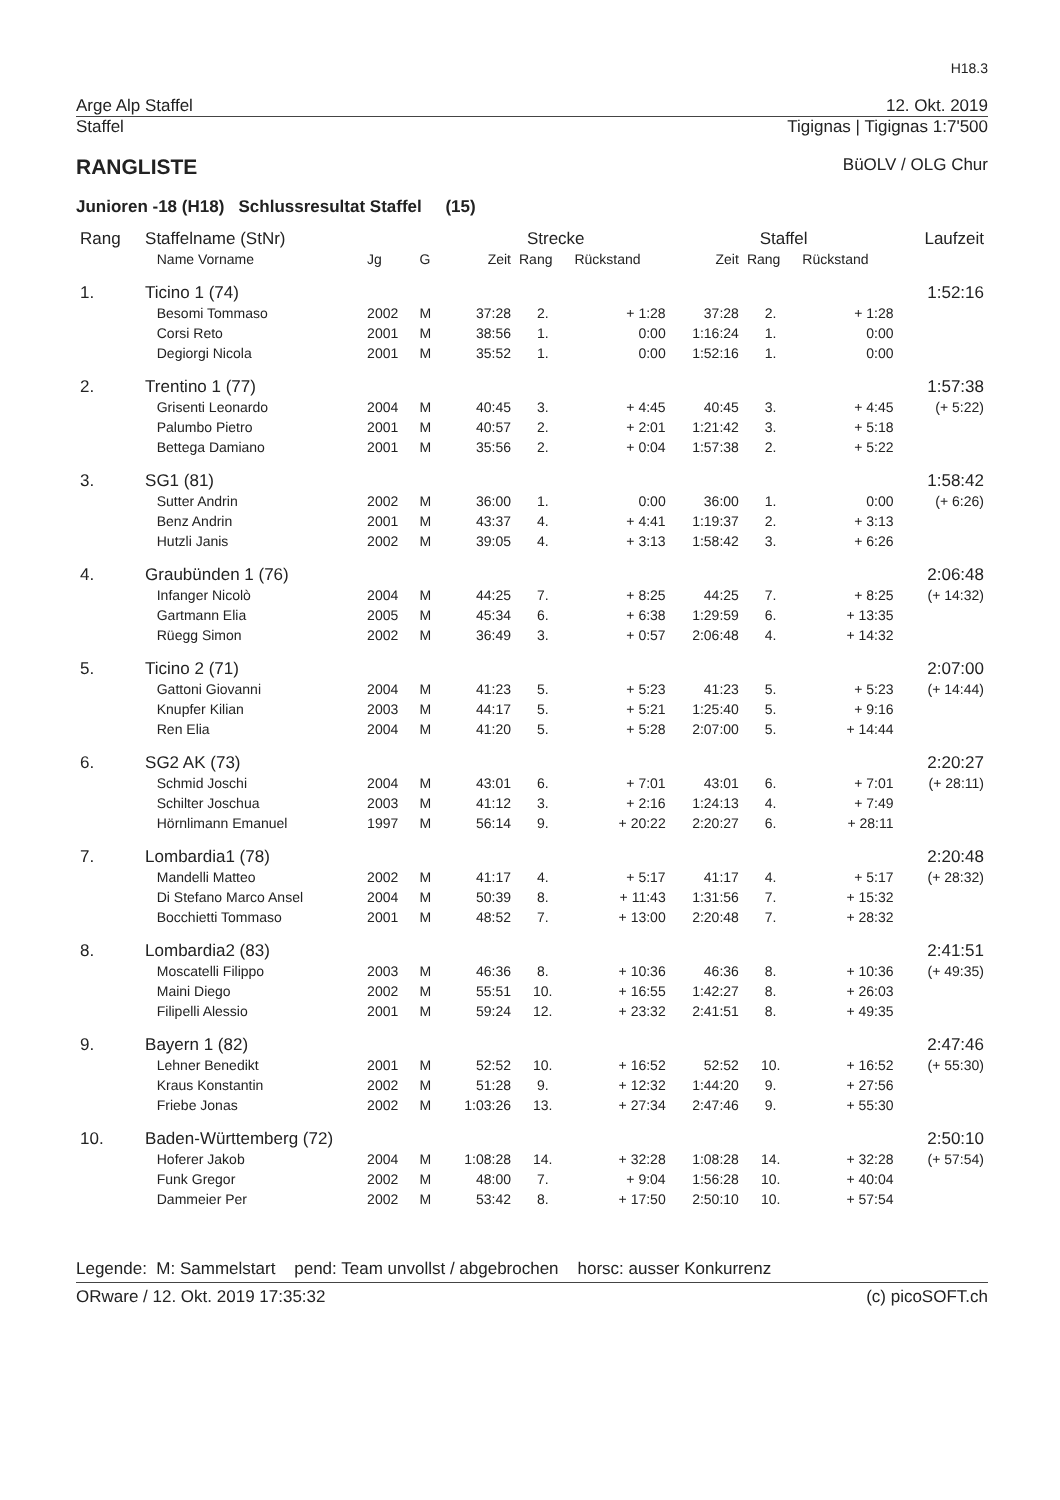H18.3
Arge Alp Staffel 12. Okt. 2019
Staffel Tigignas | Tigignas 1:7'500
RANGLISTE BüOLV / OLG Chur
Junioren -18 (H18) Schlussresultat Staffel (15)
| Rang | Staffelname (StNr) | | | Strecke | | | Staffel | | | Laufzeit |
| --- | --- | --- | --- | --- | --- | --- | --- | --- | --- | --- |
| | Name Vorname | Jg | G | Zeit | Rang | Rückstand | Zeit | Rang | Rückstand | |
| 1. | Ticino 1 (74) | | | | | | | | | 1:52:16 |
| | Besomi Tommaso | 2002 | M | 37:28 | 2. | + 1:28 | 37:28 | 2. | + 1:28 | |
| | Corsi Reto | 2001 | M | 38:56 | 1. | 0:00 | 1:16:24 | 1. | 0:00 | |
| | Degiorgi Nicola | 2001 | M | 35:52 | 1. | 0:00 | 1:52:16 | 1. | 0:00 | |
| 2. | Trentino 1 (77) | | | | | | | | | 1:57:38 |
| | Grisenti Leonardo | 2004 | M | 40:45 | 3. | + 4:45 | 40:45 | 3. | + 4:45 | (+ 5:22) |
| | Palumbo Pietro | 2001 | M | 40:57 | 2. | + 2:01 | 1:21:42 | 3. | + 5:18 | |
| | Bettega Damiano | 2001 | M | 35:56 | 2. | + 0:04 | 1:57:38 | 2. | + 5:22 | |
| 3. | SG1 (81) | | | | | | | | | 1:58:42 |
| | Sutter Andrin | 2002 | M | 36:00 | 1. | 0:00 | 36:00 | 1. | 0:00 | (+ 6:26) |
| | Benz Andrin | 2001 | M | 43:37 | 4. | + 4:41 | 1:19:37 | 2. | + 3:13 | |
| | Hutzli Janis | 2002 | M | 39:05 | 4. | + 3:13 | 1:58:42 | 3. | + 6:26 | |
| 4. | Graubünden 1 (76) | | | | | | | | | 2:06:48 |
| | Infanger Nicolò | 2004 | M | 44:25 | 7. | + 8:25 | 44:25 | 7. | + 8:25 | (+ 14:32) |
| | Gartmann Elia | 2005 | M | 45:34 | 6. | + 6:38 | 1:29:59 | 6. | + 13:35 | |
| | Rüegg Simon | 2002 | M | 36:49 | 3. | + 0:57 | 2:06:48 | 4. | + 14:32 | |
| 5. | Ticino 2 (71) | | | | | | | | | 2:07:00 |
| | Gattoni Giovanni | 2004 | M | 41:23 | 5. | + 5:23 | 41:23 | 5. | + 5:23 | (+ 14:44) |
| | Knupfer Kilian | 2003 | M | 44:17 | 5. | + 5:21 | 1:25:40 | 5. | + 9:16 | |
| | Ren Elia | 2004 | M | 41:20 | 5. | + 5:28 | 2:07:00 | 5. | + 14:44 | |
| 6. | SG2 AK (73) | | | | | | | | | 2:20:27 |
| | Schmid Joschi | 2004 | M | 43:01 | 6. | + 7:01 | 43:01 | 6. | + 7:01 | (+ 28:11) |
| | Schilter Joschua | 2003 | M | 41:12 | 3. | + 2:16 | 1:24:13 | 4. | + 7:49 | |
| | Hörnlimann Emanuel | 1997 | M | 56:14 | 9. | + 20:22 | 2:20:27 | 6. | + 28:11 | |
| 7. | Lombardia1 (78) | | | | | | | | | 2:20:48 |
| | Mandelli Matteo | 2002 | M | 41:17 | 4. | + 5:17 | 41:17 | 4. | + 5:17 | (+ 28:32) |
| | Di Stefano Marco Ansel | 2004 | M | 50:39 | 8. | + 11:43 | 1:31:56 | 7. | + 15:32 | |
| | Bocchietti Tommaso | 2001 | M | 48:52 | 7. | + 13:00 | 2:20:48 | 7. | + 28:32 | |
| 8. | Lombardia2 (83) | | | | | | | | | 2:41:51 |
| | Moscatelli Filippo | 2003 | M | 46:36 | 8. | + 10:36 | 46:36 | 8. | + 10:36 | (+ 49:35) |
| | Maini Diego | 2002 | M | 55:51 | 10. | + 16:55 | 1:42:27 | 8. | + 26:03 | |
| | Filipelli Alessio | 2001 | M | 59:24 | 12. | + 23:32 | 2:41:51 | 8. | + 49:35 | |
| 9. | Bayern 1 (82) | | | | | | | | | 2:47:46 |
| | Lehner Benedikt | 2001 | M | 52:52 | 10. | + 16:52 | 52:52 | 10. | + 16:52 | (+ 55:30) |
| | Kraus Konstantin | 2002 | M | 51:28 | 9. | + 12:32 | 1:44:20 | 9. | + 27:56 | |
| | Friebe Jonas | 2002 | M | 1:03:26 | 13. | + 27:34 | 2:47:46 | 9. | + 55:30 | |
| 10. | Baden-Württemberg (72) | | | | | | | | | 2:50:10 |
| | Hoferer Jakob | 2004 | M | 1:08:28 | 14. | + 32:28 | 1:08:28 | 14. | + 32:28 | (+ 57:54) |
| | Funk Gregor | 2002 | M | 48:00 | 7. | + 9:04 | 1:56:28 | 10. | + 40:04 | |
| | Dammeier Per | 2002 | M | 53:42 | 8. | + 17:50 | 2:50:10 | 10. | + 57:54 | |
Legende: M: Sammelstart pend: Team unvollst / abgebrochen horsc: ausser Konkurrenz
ORware / 12. Okt. 2019 17:35:32 (c) picoSOFT.ch